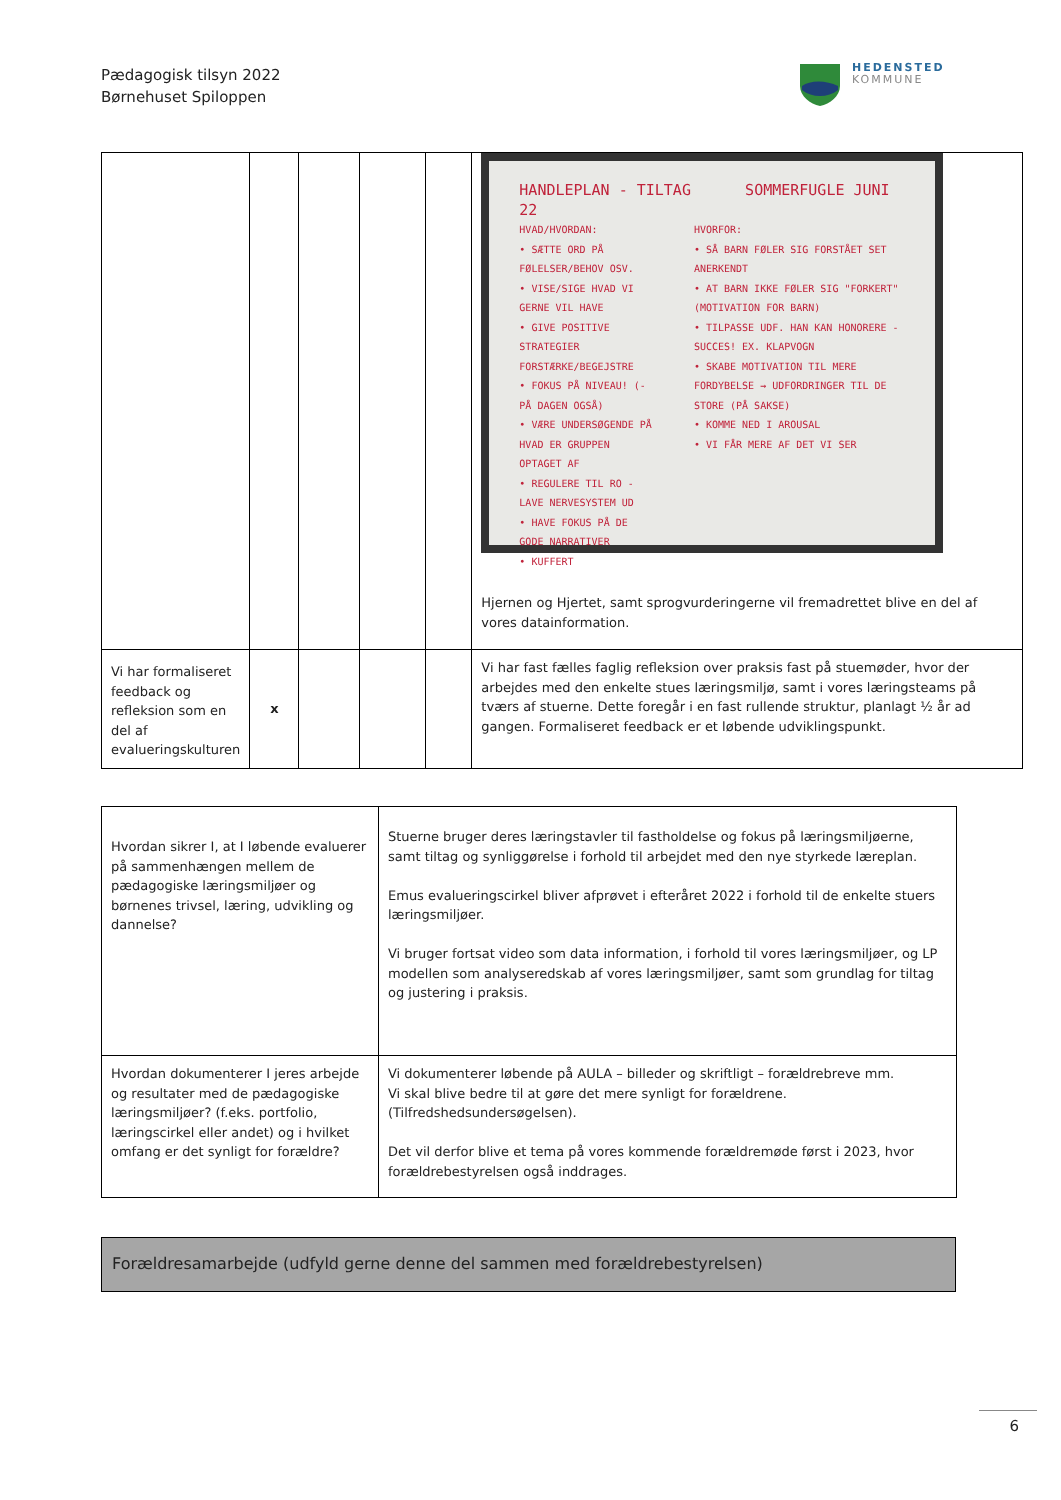Pædagogisk tilsyn 2022
Børnehuset Spiloppen
HEDENSTED
KOMMUNE
| | | | | | HANDLEPLAN - TILTAG SOMMERFUGLE JUNI 22 HVAD/HVORDAN: • SÆTTE ORD PÅ FØLELSER/BEHOV OSV. • VISE/SIGE HVAD VI GERNE VIL HAVE • GIVE POSITIVE STRATEGIER FORSTÆRKE/BEGEJSTRE • FOKUS PÅ NIVEAU! (- PÅ DAGEN OGSÅ) • VÆRE UNDERSØGENDE PÅ HVAD ER GRUPPEN OPTAGET AF • REGULERE TIL RO - LAVE NERVESYSTEM UD • HAVE FOKUS PÅ DE GODE NARRATIVER • KUFFERT HVORFOR: • SÅ BARN FØLER SIG FORSTÅET SET ANERKENDT • AT BARN IKKE FØLER SIG "FORKERT" (MOTIVATION FOR BARN) • TILPASSE UDF. HAN KAN HONORERE - SUCCES! EX. KLAPVOGN • SKABE MOTIVATION TIL MERE FORDYBELSE → UDFORDRINGER TIL DE STORE (PÅ SAKSE) • KOMME NED I AROUSAL • VI FÅR MERE AF DET VI SER Hjernen og Hjertet, samt sprogvurderingerne vil fremadrettet blive en del af vores datainformation. |
| Vi har formaliseret feedback og refleksion som en del af evalueringskulturen | x | | | | Vi har fast fælles faglig refleksion over praksis fast på stuemøder, hvor der arbejdes med den enkelte stues læringsmiljø, samt i vores læringsteams på tværs af stuerne. Dette foregår i en fast rullende struktur, planlagt ½ år ad gangen. Formaliseret feedback er et løbende udviklingspunkt. |
| Hvordan sikrer I, at I løbende evaluerer på sammenhængen mellem de pædagogiske læringsmiljøer og børnenes trivsel, læring, udvikling og dannelse? | Stuerne bruger deres læringstavler til fastholdelse og fokus på læringsmiljøerne, samt tiltag og synliggørelse i forhold til arbejdet med den nye styrkede læreplan. Emus evalueringscirkel bliver afprøvet i efteråret 2022 i forhold til de enkelte stuers læringsmiljøer. Vi bruger fortsat video som data information, i forhold til vores læringsmiljøer, og LP modellen som analyseredskab af vores læringsmiljøer, samt som grundlag for tiltag og justering i praksis. |
| Hvordan dokumenterer I jeres arbejde og resultater med de pædagogiske læringsmiljøer? (f.eks. portfolio, læringscirkel eller andet) og i hvilket omfang er det synligt for forældre? | Vi dokumenterer løbende på AULA – billeder og skriftligt – forældrebreve mm. Vi skal blive bedre til at gøre det mere synligt for forældrene. (Tilfredshedsundersøgelsen). Det vil derfor blive et tema på vores kommende forældremøde først i 2023, hvor forældrebestyrelsen også inddrages. |
Forældresamarbejde (udfyld gerne denne del sammen med forældrebestyrelsen)
6